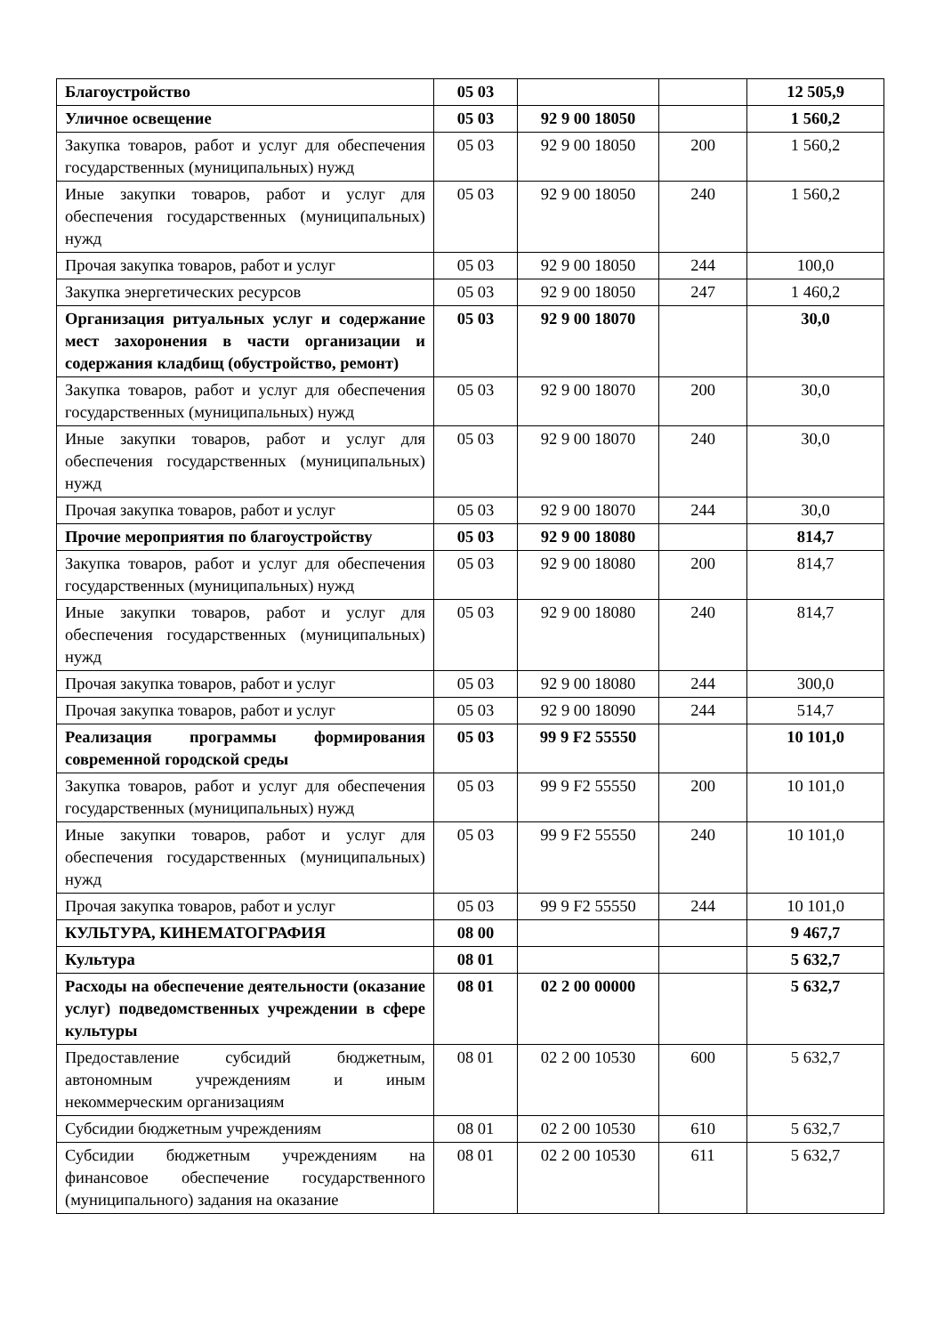| Благоустройство | 05 03 | | | 12 505,9 |
| Уличное освещение | 05 03 | 92 9 00 18050 | | 1 560,2 |
| Закупка товаров, работ и услуг для обеспечения государственных (муниципальных) нужд | 05 03 | 92 9 00 18050 | 200 | 1 560,2 |
| Иные закупки товаров, работ и услуг для обеспечения государственных (муниципальных) нужд | 05 03 | 92 9 00 18050 | 240 | 1 560,2 |
| Прочая закупка товаров, работ и услуг | 05 03 | 92 9 00 18050 | 244 | 100,0 |
| Закупка энергетических ресурсов | 05 03 | 92 9 00 18050 | 247 | 1 460,2 |
| Организация ритуальных услуг и содержание мест захоронения в части организации и содержания кладбищ (обустройство, ремонт) | 05 03 | 92 9 00 18070 | | 30,0 |
| Закупка товаров, работ и услуг для обеспечения государственных (муниципальных) нужд | 05 03 | 92 9 00 18070 | 200 | 30,0 |
| Иные закупки товаров, работ и услуг для обеспечения государственных (муниципальных) нужд | 05 03 | 92 9 00 18070 | 240 | 30,0 |
| Прочая закупка товаров, работ и услуг | 05 03 | 92 9 00 18070 | 244 | 30,0 |
| Прочие мероприятия по благоустройству | 05 03 | 92 9 00 18080 | | 814,7 |
| Закупка товаров, работ и услуг для обеспечения государственных (муниципальных) нужд | 05 03 | 92 9 00 18080 | 200 | 814,7 |
| Иные закупки товаров, работ и услуг для обеспечения государственных (муниципальных) нужд | 05 03 | 92 9 00 18080 | 240 | 814,7 |
| Прочая закупка товаров, работ и услуг | 05 03 | 92 9 00 18080 | 244 | 300,0 |
| Прочая закупка товаров, работ и услуг | 05 03 | 92 9 00 18090 | 244 | 514,7 |
| Реализация программы формирования современной городской среды | 05 03 | 99 9 F2 55550 | | 10 101,0 |
| Закупка товаров, работ и услуг для обеспечения государственных (муниципальных) нужд | 05 03 | 99 9 F2 55550 | 200 | 10 101,0 |
| Иные закупки товаров, работ и услуг для обеспечения государственных (муниципальных) нужд | 05 03 | 99 9 F2 55550 | 240 | 10 101,0 |
| Прочая закупка товаров, работ и услуг | 05 03 | 99 9 F2 55550 | 244 | 10 101,0 |
| КУЛЬТУРА, КИНЕМАТОГРАФИЯ | 08 00 | | | 9 467,7 |
| Культура | 08 01 | | | 5 632,7 |
| Расходы на обеспечение деятельности (оказание услуг) подведомственных учреждении в сфере культуры | 08 01 | 02 2 00 00000 | | 5 632,7 |
| Предоставление субсидий бюджетным, автономным учреждениям и иным некоммерческим организациям | 08 01 | 02 2 00 10530 | 600 | 5 632,7 |
| Субсидии бюджетным учреждениям | 08 01 | 02 2 00 10530 | 610 | 5 632,7 |
| Субсидии бюджетным учреждениям на финансовое обеспечение государственного (муниципального) задания на оказание | 08 01 | 02 2 00 10530 | 611 | 5 632,7 |